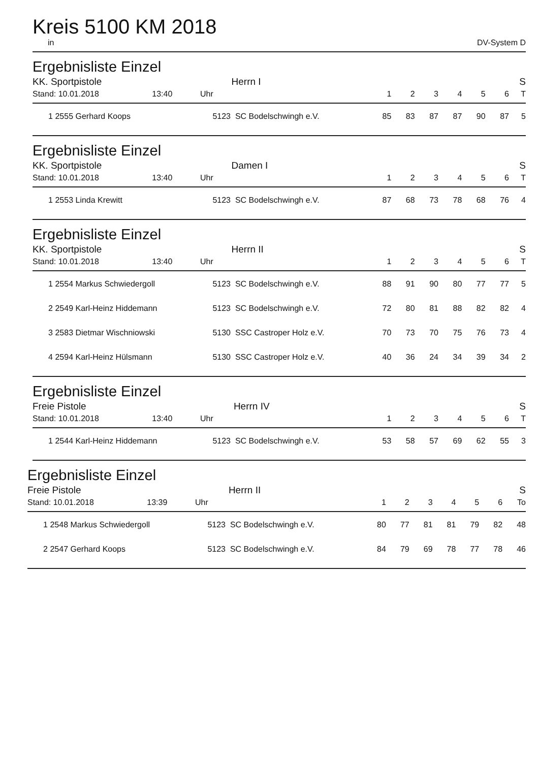Kreis 5100 KM 2018
in DV-System D
Ergebnisliste Einzel
| KK. Sportpistole Herrn I | | | | | | | | | | S |
| Stand: 10.01.2018 13:40 | | Uhr | | 1 | 2 | 3 | 4 | 5 | 6 | T |
| 1 | 2555 Gerhard Koops | 5123 | SC Bodelschwingh e.V. | 85 | 83 | 87 | 87 | 90 | 87 | 5 |
Ergebnisliste Einzel
| KK. Sportpistole Damen I | | | | | | | | | | S |
| Stand: 10.01.2018 13:40 | | Uhr | | 1 | 2 | 3 | 4 | 5 | 6 | T |
| 1 | 2553 Linda Krewitt | 5123 | SC Bodelschwingh e.V. | 87 | 68 | 73 | 78 | 68 | 76 | 4 |
Ergebnisliste Einzel
| KK. Sportpistole Herrn II | | | | | | | | | | S |
| Stand: 10.01.2018 13:40 | | Uhr | | 1 | 2 | 3 | 4 | 5 | 6 | T |
| 1 | 2554 Markus Schwiedergoll | 5123 | SC Bodelschwingh e.V. | 88 | 91 | 90 | 80 | 77 | 77 | 5 |
| 2 | 2549 Karl-Heinz Hiddemann | 5123 | SC Bodelschwingh e.V. | 72 | 80 | 81 | 88 | 82 | 82 | 4 |
| 3 | 2583 Dietmar Wischniowski | 5130 | SSC Castroper Holz e.V. | 70 | 73 | 70 | 75 | 76 | 73 | 4 |
| 4 | 2594 Karl-Heinz Hülsmann | 5130 | SSC Castroper Holz e.V. | 40 | 36 | 24 | 34 | 39 | 34 | 2 |
Ergebnisliste Einzel
| Freie Pistole Herrn IV | | | | | | | | | | S |
| Stand: 10.01.2018 13:40 | | Uhr | | 1 | 2 | 3 | 4 | 5 | 6 | T |
| 1 | 2544 Karl-Heinz Hiddemann | 5123 | SC Bodelschwingh e.V. | 53 | 58 | 57 | 69 | 62 | 55 | 3 |
Ergebnisliste Einzel
| Freie Pistole Herrn II | | | | | | | | | | S |
| Stand: 10.01.2018 13:39 | | Uhr | | 1 | 2 | 3 | 4 | 5 | 6 | To |
| 1 | 2548 Markus Schwiedergoll | 5123 | SC Bodelschwingh e.V. | 80 | 77 | 81 | 81 | 79 | 82 | 48 |
| 2 | 2547 Gerhard Koops | 5123 | SC Bodelschwingh e.V. | 84 | 79 | 69 | 78 | 77 | 78 | 46 |